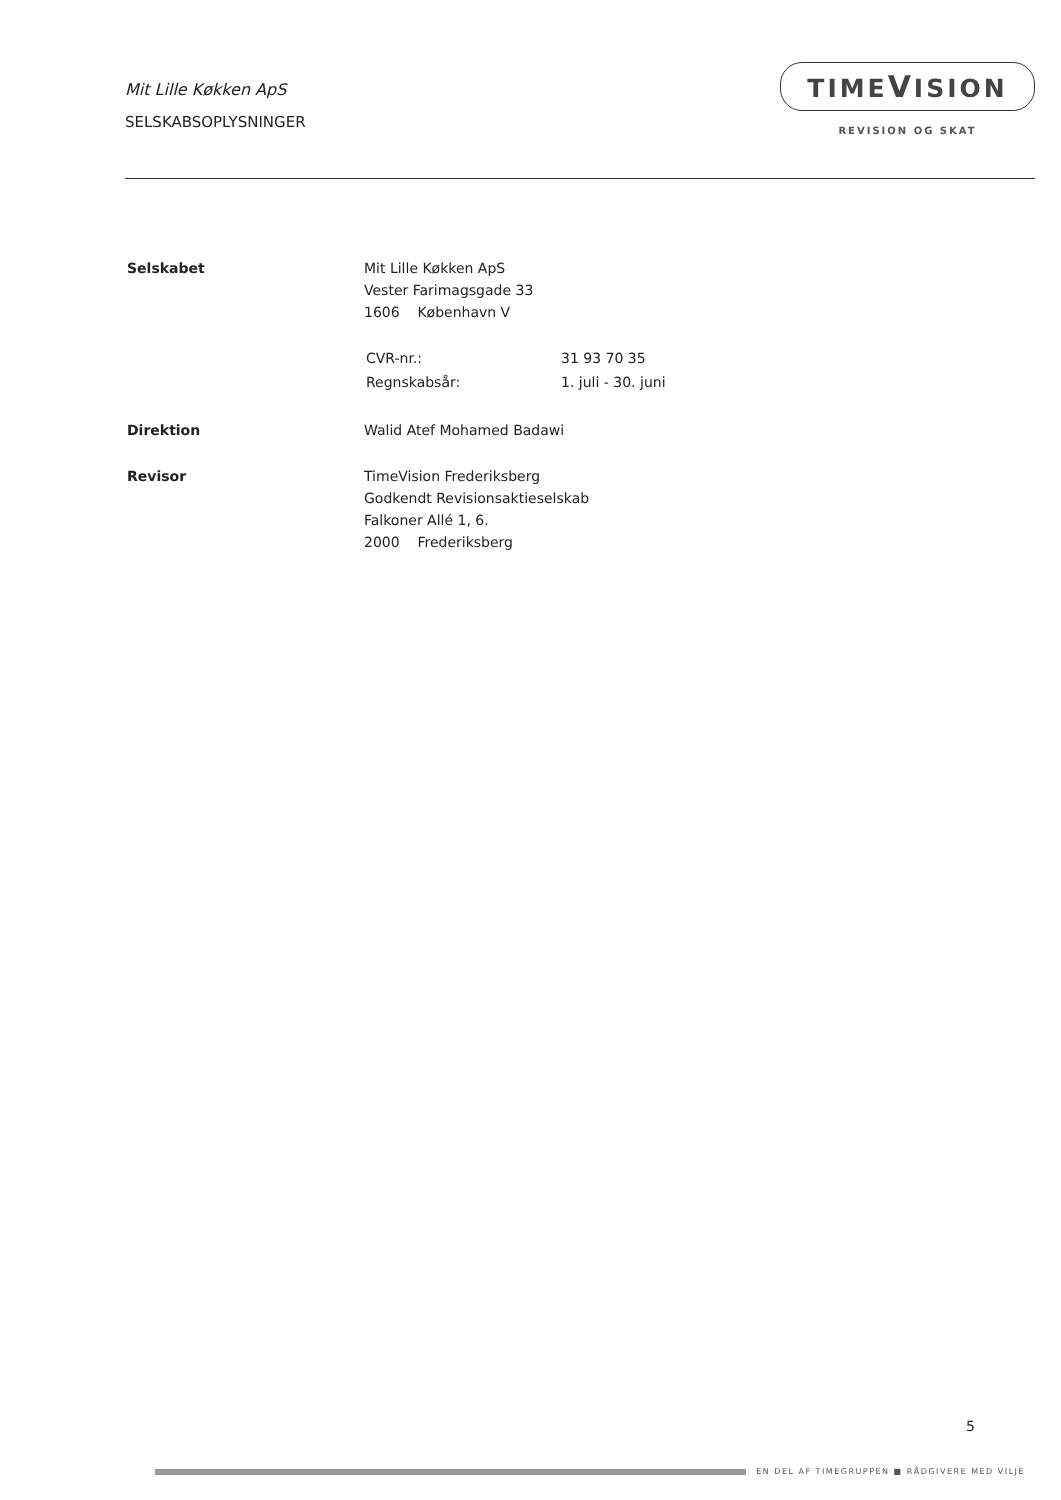Mit Lille Køkken ApS
SELSKABSOPLYSNINGER
TIMEVISION
REVISION OG SKAT
| Selskabet | Mit Lille Køkken ApS Vester Farimagsgade 33 1606 København V / CVR-nr.: / 31 93 70 35 / / Regnskabsår: / 1. juli - 30. juni / |
| Direktion | Walid Atef Mohamed Badawi |
| Revisor | TimeVision Frederiksberg Godkendt Revisionsaktieselskab Falkoner Allé 1, 6. 2000 Frederiksberg |
5
EN DEL AF TIMEGRUPPEN ■ RÅDGIVERE MED VILJE